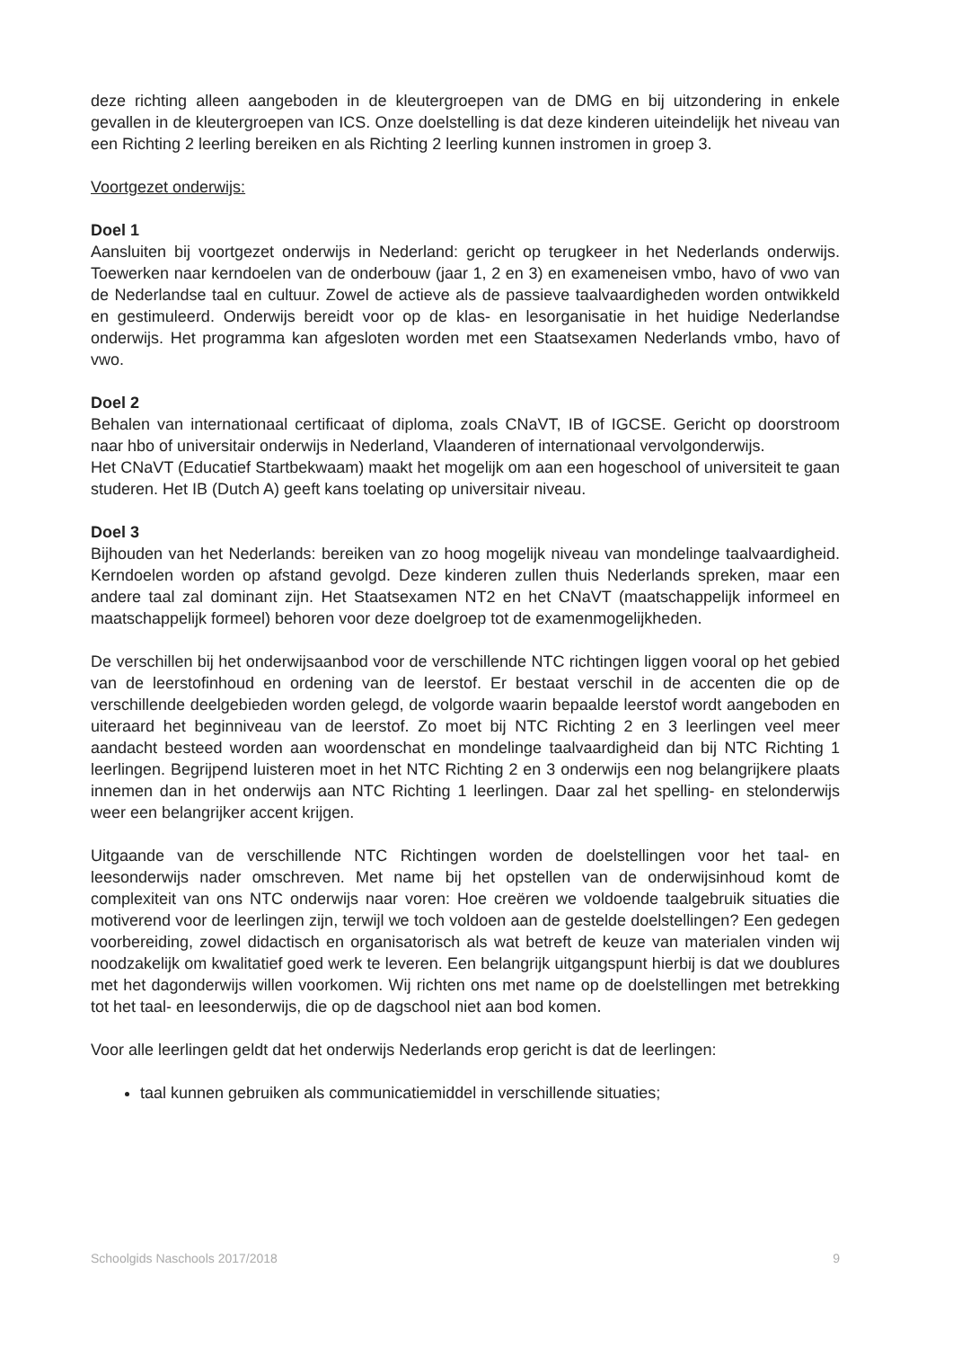deze richting alleen aangeboden in de kleutergroepen van de DMG en bij uitzondering in enkele gevallen in de kleutergroepen van ICS. Onze doelstelling is dat deze kinderen uiteindelijk het niveau van een Richting 2 leerling bereiken en als Richting 2 leerling kunnen instromen in groep 3.
Voortgezet onderwijs:
Doel 1
Aansluiten bij voortgezet onderwijs in Nederland: gericht op terugkeer in het Nederlands onderwijs. Toewerken naar kerndoelen van de onderbouw (jaar 1, 2 en 3) en exameneisen vmbo, havo of vwo van de Nederlandse taal en cultuur. Zowel de actieve als de passieve taalvaardigheden worden ontwikkeld en gestimuleerd. Onderwijs bereidt voor op de klas- en lesorganisatie in het huidige Nederlandse onderwijs. Het programma kan afgesloten worden met een Staatsexamen Nederlands vmbo, havo of vwo.
Doel 2
Behalen van internationaal certificaat of diploma, zoals CNaVT, IB of IGCSE. Gericht op doorstroom naar hbo of universitair onderwijs in Nederland, Vlaanderen of internationaal vervolgonderwijs.
Het CNaVT (Educatief Startbekwaam) maakt het mogelijk om aan een hogeschool of universiteit te gaan studeren. Het IB (Dutch A) geeft kans toelating op universitair niveau.
Doel 3
Bijhouden van het Nederlands: bereiken van zo hoog mogelijk niveau van mondelinge taalvaardigheid. Kerndoelen worden op afstand gevolgd. Deze kinderen zullen thuis Nederlands spreken, maar een andere taal zal dominant zijn. Het Staatsexamen NT2 en het CNaVT (maatschappelijk informeel en maatschappelijk formeel) behoren voor deze doelgroep tot de examenmogelijkheden.
De verschillen bij het onderwijsaanbod voor de verschillende NTC richtingen liggen vooral op het gebied van de leerstofinhoud en ordening van de leerstof. Er bestaat verschil in de accenten die op de verschillende deelgebieden worden gelegd, de volgorde waarin bepaalde leerstof wordt aangeboden en uiteraard het beginniveau van de leerstof. Zo moet bij NTC Richting 2 en 3 leerlingen veel meer aandacht besteed worden aan woordenschat en mondelinge taalvaardigheid dan bij NTC Richting 1 leerlingen. Begrijpend luisteren moet in het NTC Richting 2 en 3 onderwijs een nog belangrijkere plaats innemen dan in het onderwijs aan NTC Richting 1 leerlingen. Daar zal het spelling- en stelonderwijs weer een belangrijker accent krijgen.
Uitgaande van de verschillende NTC Richtingen worden de doelstellingen voor het taal- en leesonderwijs nader omschreven. Met name bij het opstellen van de onderwijsinhoud komt de complexiteit van ons NTC onderwijs naar voren: Hoe creëren we voldoende taalgebruik situaties die motiverend voor de leerlingen zijn, terwijl we toch voldoen aan de gestelde doelstellingen? Een gedegen voorbereiding, zowel didactisch en organisatorisch als wat betreft de keuze van materialen vinden wij noodzakelijk om kwalitatief goed werk te leveren. Een belangrijk uitgangspunt hierbij is dat we doublures met het dagonderwijs willen voorkomen. Wij richten ons met name op de doelstellingen met betrekking tot het taal- en leesonderwijs, die op de dagschool niet aan bod komen.
Voor alle leerlingen geldt dat het onderwijs Nederlands erop gericht is dat de leerlingen:
taal kunnen gebruiken als communicatiemiddel in verschillende situaties;
Schoolgids Naschools 2017/2018 9